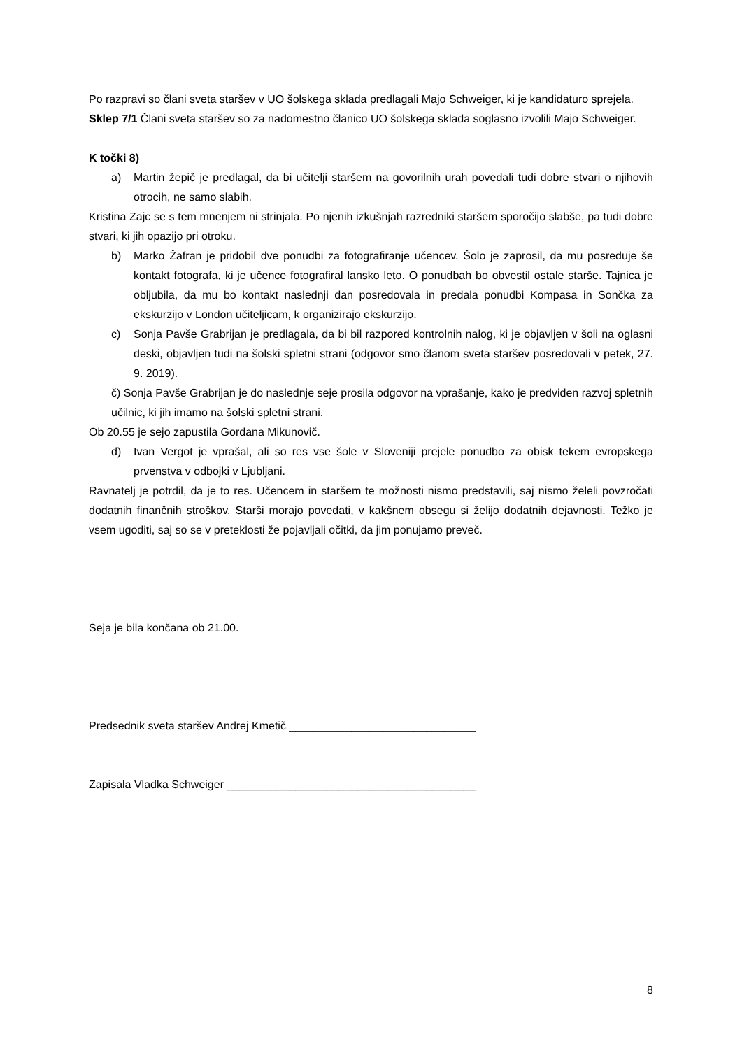Po razpravi so člani sveta staršev v UO šolskega sklada predlagali Majo Schweiger, ki je kandidaturo sprejela.
Sklep 7/1 Člani sveta staršev so za nadomestno članico UO šolskega sklada soglasno izvolili Majo Schweiger.
K točki 8)
a) Martin žepič je predlagal, da bi učitelji staršem na govorilnih urah povedali tudi dobre stvari o njihovih otrocih, ne samo slabih.
Kristina Zajc se s tem mnenjem ni strinjala. Po njenih izkušnjah razredniki staršem sporočijo slabše, pa tudi dobre stvari, ki jih opazijo pri otroku.
b) Marko Žafran je pridobil dve ponudbi za fotografiranje učencev. Šolo je zaprosil, da mu posreduje še kontakt fotografa, ki je učence fotografiral lansko leto. O ponudbah bo obvestil ostale starše. Tajnica je obljubila, da mu bo kontakt naslednji dan posredovala in predala ponudbi Kompasa in Sončka za ekskurzijo v London učiteljicam, k organizirajo ekskurzijo.
c) Sonja Pavše Grabrijan je predlagala, da bi bil razpored kontrolnih nalog, ki je objavljen v šoli na oglasni deski, objavljen tudi na šolski spletni strani (odgovor smo članom sveta staršev posredovali v petek, 27. 9. 2019).
č) Sonja Pavše Grabrijan je do naslednje seje prosila odgovor na vprašanje, kako je predviden razvoj spletnih učilnic, ki jih imamo na šolski spletni strani.
Ob 20.55 je sejo zapustila Gordana Mikunovič.
d) Ivan Vergot je vprašal, ali so res vse šole v Sloveniji prejele ponudbo za obisk tekem evropskega prvenstva v odbojki v Ljubljani.
Ravnatelj je potrdil, da je to res. Učencem in staršem te možnosti nismo predstavili, saj nismo želeli povzročati dodatnih finančnih stroškov. Starši morajo povedati, v kakšnem obsegu si želijo dodatnih dejavnosti. Težko je vsem ugoditi, saj so se v preteklosti že pojavljali očitki, da jim ponujamo preveč.
Seja je bila končana ob 21.00.
Predsednik sveta staršev Andrej Kmetič ______________________________
Zapisala Vladka Schweiger ________________________________________
8